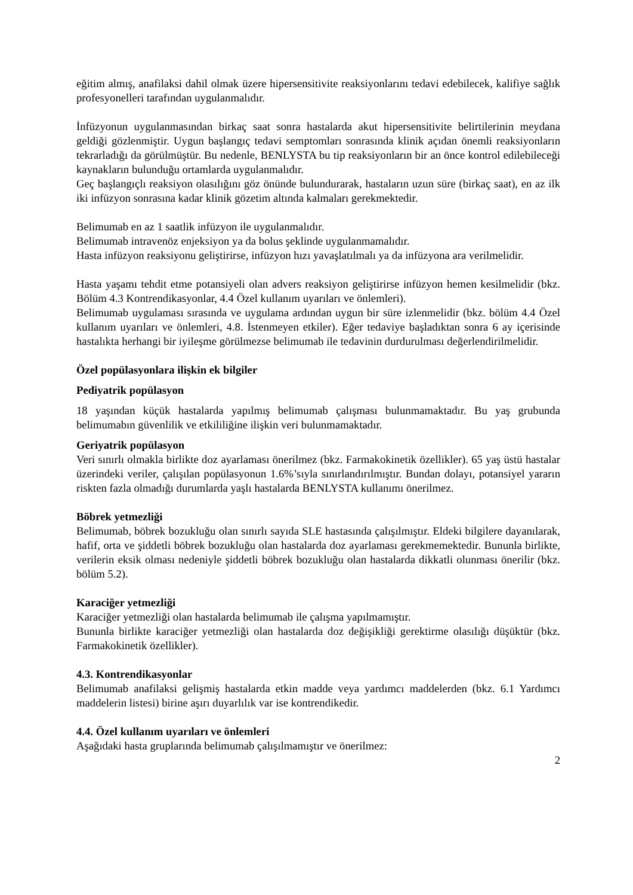eğitim almış, anafilaksi dahil olmak üzere hipersensitivite reaksiyonlarını tedavi edebilecek, kalifiye sağlık profesyonelleri tarafından uygulanmalıdır.
İnfüzyonun uygulanmasından birkaç saat sonra hastalarda akut hipersensitivite belirtilerinin meydana geldiği gözlenmiştir. Uygun başlangıç tedavi semptomları sonrasında klinik açıdan önemli reaksiyonların tekrarladığı da görülmüştür. Bu nedenle, BENLYSTA bu tip reaksiyonların bir an önce kontrol edilebileceği kaynakların bulunduğu ortamlarda uygulanmalıdır.
Geç başlangıçlı reaksiyon olasılığını göz önünde bulundurarak, hastaların uzun süre (birkaç saat), en az ilk iki infüzyon sonrasına kadar klinik gözetim altında kalmaları gerekmektedir.
Belimumab en az 1 saatlik infüzyon ile uygulanmalıdır.
Belimumab intravenöz enjeksiyon ya da bolus şeklinde uygulanmamalıdır.
Hasta infüzyon reaksiyonu geliştirirse, infüzyon hızı yavaşlatılmalı ya da infüzyona ara verilmelidir.
Hasta yaşamı tehdit etme potansiyeli olan advers reaksiyon geliştirirse infüzyon hemen kesilmelidir (bkz. Bölüm 4.3 Kontrendikasyonlar, 4.4 Özel kullanım uyarıları ve önlemleri).
Belimumab uygulaması sırasında ve uygulama ardından uygun bir süre izlenmelidir (bkz. bölüm 4.4 Özel kullanım uyarıları ve önlemleri, 4.8. İstenmeyen etkiler). Eğer tedaviye başladıktan sonra 6 ay içerisinde hastalıkta herhangi bir iyileşme görülmezse belimumab ile tedavinin durdurulması değerlendirilmelidir.
Özel popülasyonlara ilişkin ek bilgiler
Pediyatrik popülasyon
18 yaşından küçük hastalarda yapılmış belimumab çalışması bulunmamaktadır. Bu yaş grubunda belimumabın güvenlilik ve etkililiğine ilişkin veri bulunmamaktadır.
Geriyatrik popülasyon
Veri sınırlı olmakla birlikte doz ayarlaması önerilmez (bkz. Farmakokinetik özellikler). 65 yaş üstü hastalar üzerindeki veriler, çalışılan popülasyonun 1.6%’sıyla sınırlandırılmıştır. Bundan dolayı, potansiyel yararın riskten fazla olmadığı durumlarda yaşlı hastalarda BENLYSTA kullanımı önerilmez.
Böbrek yetmezliği
Belimumab, böbrek bozukluğu olan sınırlı sayıda SLE hastasında çalışılmıştır. Eldeki bilgilere dayanılarak, hafif, orta ve şiddetli böbrek bozukluğu olan hastalarda doz ayarlaması gerekmemektedir. Bununla birlikte, verilerin eksik olması nedeniyle şiddetli böbrek bozukluğu olan hastalarda dikkatli olunması önerilir (bkz. bölüm 5.2).
Karaciğer yetmezliği
Karaciğer yetmezliği olan hastalarda belimumab ile çalışma yapılmamıştır.
Bununla birlikte karaciğer yetmezliği olan hastalarda doz değişikliği gerektirme olasılığı düşüktür (bkz. Farmakokinetik özellikler).
4.3. Kontrendikasyonlar
Belimumab anafilaksi gelişmiş hastalarda etkin madde veya yardımcı maddelerden (bkz. 6.1 Yardımcı maddelerin listesi) birine aşırı duyarlılık var ise kontrendikedir.
4.4. Özel kullanım uyarıları ve önlemleri
Aşağıdaki hasta gruplarında belimumab çalışılmamıştır ve önerilmez:
2